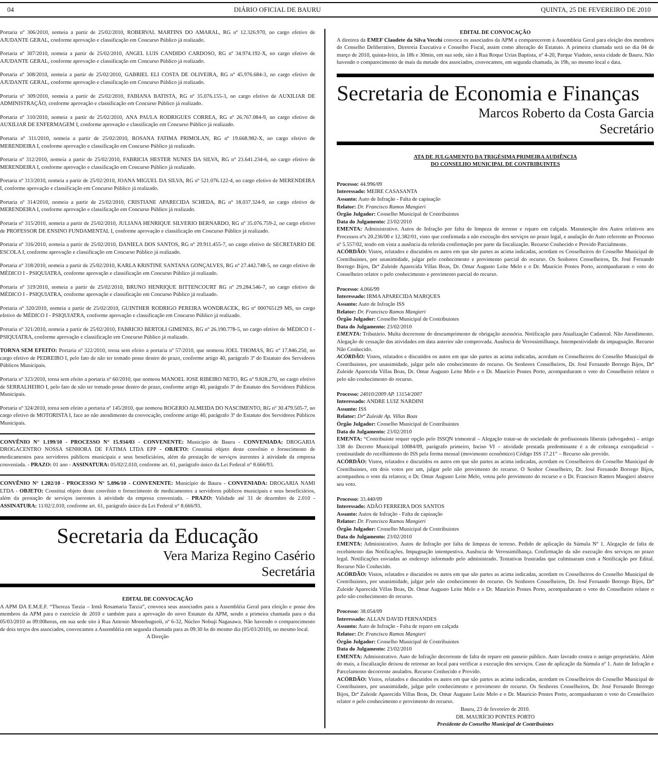04 DIÁRIO OFICIAL DE BAURU QUINTA, 25 DE FEVEREIRO DE 2010
Portaria nº 306/2010, nomeia a partir de 25/02/2010, ROBERVAL MARTINS DO AMARAL, RG nº 12.326.970, no cargo efetivo de AJUDANTE GERAL, conforme aprovação e classificação em Concurso Público já realizado.
Portaria nº 307/2010, nomeia a partir de 25/02/2010, ANGEL LUIS CANDIDO CARDOSO, RG nº 34.974.192-X, no cargo efetivo de AJUDANTE GERAL, conforme aprovação e classificação em Concurso Público já realizado.
Portaria nº 308/2010, nomeia a partir de 25/02/2010, GABRIEL ELI COSTA DE OLIVEIRA, RG nº 45.976.684-3, no cargo efetivo de AJUDANTE GERAL, conforme aprovação e classificação em Concurso Público já realizado.
Portaria nº 309/2010, nomeia a partir de 25/02/2010, FABIANA BATISTA, RG nº 35.076.155-3, no cargo efetivo de AUXILIAR DE ADMINISTRAÇÃO, conforme aprovação e classificação em Concurso Público já realizado.
Portaria nº 310/2010, nomeia a partir de 25/02/2010, ANA PAULA RODRIGUES CORREA, RG nº 26.767.084-9, no cargo efetivo de AUXILIAR DE ENFERMAGEM I, conforme aprovação e classificação em Concurso Público já realizado.
Portaria nº 311/2010, nomeia a partir de 25/02/2010, ROSANA FATIMA PRIMOLAN, RG nº 19.668.982-X, no cargo efetivo de MERENDEIRA I, conforme aprovação e classificação em Concurso Público já realizado.
Portaria nº 312/2010, nomeia a partir de 25/02/2010, FABRICIA HESTER NUNES DA SILVA, RG nº 23.641.234-6, no cargo efetivo de MERENDEIRA I, conforme aprovação e classificação em Concurso Público já realizado.
Portaria nº 313/2010, nomeia a partir de 25/02/2010, JOANA MIGUEL DA SILVA, RG nº 521.076.122-4, no cargo efetivo de MERENDEIRA I, conforme aprovação e classificação em Concurso Público já realizado.
Portaria nº 314/2010, nomeia a partir de 25/02/2010, CRISTIANE APARECIDA SCHEDA, RG nº 18.037.324-9, no cargo efetivo de MERENDEIRA I, conforme aprovação e classificação em Concurso Público já realizado.
Portaria nº 315/2010, nomeia a partir de 25/02/2010, JULIANA HENRIQUE SILVERIO BERNARDO, RG nº 35.076.759-2, no cargo efetivo de PROFESSOR DE ENSINO FUNDAMENTAL I, conforme aprovação e classificação em Concurso Público já realizado.
Portaria nº 316/2010, nomeia a partir de 25/02/2010, DANIELA DOS SANTOS, RG nº 29.911.455-7, no cargo efetivo de SECRETARIO DE ESCOLA I, conforme aprovação e classificação em Concurso Público já realizado.
Portaria nº 318/2010, nomeia a partir de 25/02/2010, KARLA KRISTINE SANTANA GONÇALVES, RG nº 27.442.748-5, no cargo efetivo de MÉDICO I - PSIQUIATRA, conforme aprovação e classificação em Concurso Público já realizado.
Portaria nº 319/2010, nomeia a partir de 25/02/2010, BRUNO HENRIQUE BITTENCOURT RG nº 29.284.546-7, no cargo efetivo de MÉDICO I - PSIQUIATRA, conforme aprovação e classificação em Concurso Público já realizado.
Portaria nº 320/2010, nomeia a partir de 25/02/2010, GUINTHER RODRIGO PEREIRA WONDRACEK, RG nº 000765129 MS, no cargo efetivo de MÉDICO I - PSIQUIATRA, conforme aprovação e classificação em Concurso Público já realizado.
Portaria nº 321/2010, nomeia a partir de 25/02/2010, FABRICIO BERTOLI GIMENES, RG nº 26.190.778-5, no cargo efetivo de MÉDICO I - PSIQUIATRA, conforme aprovação e classificação em Concurso Público já realizado.
TORNA SEM EFEITO: Portaria nº 322/2010, torna sem efeito a portaria nº 57/2010, que nomeou JOEL THOMAS, RG nº 17.846.250, no cargo efetivo de PEDREIRO I, pelo fato de não ter tomado posse dentro do prazo, conforme artigo 40, parágrafo 3º do Estatuto dos Servidores Públicos Municipais.
Portaria nº 323/2010, torna sem efeito a portaria nº 60/2010, que nomeou MANOEL JOSE RIBEIRO NETO, RG nº 9.828.270, no cargo efetivo de SERRALHEIRO I, pelo fato de não ter tomado posse dentro do prazo, conforme artigo 40, parágrafo 3º do Estatuto dos Servidores Públicos Municipais.
Portaria nº 324/2010, torna sem efeito a portaria nº 145/2010, que nomeou ROGERIO ALMEIDA DO NASCIMENTO, RG nº 30.479.505-7, no cargo efetivo de MOTORISTA I, face ao não atendimento da convocação, conforme artigo 40, parágrafo 3º do Estatuto dos Servidores Públicos Municipais.
CONVÊNIO N° 1.199/10 - PROCESSO N° 15.934/03 - CONVENENTE: Município de Bauru - CONVENIADA: DROGARIA DROGACENTRO NOSSA SENHORA DE FÁTIMA LTDA EPP - OBJETO: Constitui objeto deste convênio o fornecimento de medicamentos para servidores públicos municipais e seus beneficiários, além da prestação de serviços inerentes à atividade da empresa conveniada. - PRAZO: 01 ano - ASSINATURA: 05/02/2.010, conforme art. 61, parágrafo único da Lei Federal n° 8.666/93.
CONVÊNIO N° 1.202/10 - PROCESSO N° 5.896/10 - CONVENENTE: Município de Bauru - CONVENIADA: DROGARIA NAMI LTDA - OBJETO: Constitui objeto deste convênio o fornecimento de medicamentos a servidores públicos municipais e seus beneficiários, além da prestação de serviços inerentes à atividade da empresa conveniada. - PRAZO: Validade até 31 de dezembro de 2.010 - ASSINATURA: 11/02/2.010, conforme art. 61, parágrafo único da Lei Federal n° 8.666/93.
Secretaria da Educação
Vera Mariza Regino Casério
Secretária
EDITAL DE CONVOCAÇÃO
A APM DA E.M.E.F. “Thereza Tarzia – Irmã Rosamaria Tarzia”, convoca seus associados para a Assembléia Geral para eleição e posse dos membros da APM para o exercício de 2010 e também para a aprovação do novo Estatuto da APM, sendo a primeira chamada para o dia 05/03/2010 as 09:00horas, em sua sede sito à Rua Antonio Montebugnoli, nº 6-32, Núcleo Nobuji Nagasawa. Não havendo o comparecimento de dois terços dos associados, convocamos a Assembléia em segunda chamada para as 09:30 hs do mesmo dia (05/03/2010), no mesmo local.
A Direção
EDITAL DE CONVOCAÇÃO
A diretora da EMEF Claudete da Silva Vecchi convoca os associados da APM a comparecerem à Assembleia Geral para eleição dos membros do Conselho Deliberativo, Diretoria Executiva e Conselho Fiscal, assim como alteração do Estatuto. A primeira chamada será no dia 04 de março de 2010, quinta-feira, às 18h e 30min, em sua sede, sito à Rua Roque Urias Baptista, nº 4-20, Parque Viaduto, nesta cidade de Bauru. Não havendo o comparecimento de mais da metade dos associados, convocamos, em segunda chamada, às 19h, no mesmo local e data.
Secretaria de Economia e Finanças
Marcos Roberto da Costa Garcia
Secretário
ATA DE JULGAMENTO DA TRIGÉSIMA PRIMEIRA AUDIÊNCIA
DO CONSELHO MUNICIPAL DE CONTRIBUINTES
Processo: 44.996/09
Interessado: MEIRE CASASANTA
Assunto: Auto de Infração - Falta de capinação
Relator: Dr. Francisco Ramos Mangieri
Órgão Julgador: Conselho Municipal de Contribuintes
Data do Julgamento: 23/02/2010
EMENTA: Administrativo. Autos de Infração por falta de limpeza de terreno e reparo em calçada. Manutenção dos Autos relativos aos Processos nºs 20.236/00 e 12.382/01, visto que confirmada a não execução dos serviços no prazo legal, e anulação do Auto referente ao Processo nº 5.557/02, tendo em vista a ausência da referida confirmação por parte da fiscalização. Recurso Conhecido e Provido Parcialmente.
ACÓRDÃO: Vistos, relatados e discutidos os autos em que são partes as acima indicadas, acordam os Conselheiros do Conselho Municipal de Contribuintes, por unanimidade, julgar pelo conhecimento e provimento parcial do recurso. Os Senhores Conselheiros, Dr. José Fernando Borrego Bijos, Drª Zuleide Aparecida Villas Boas, Dr. Omar Augusto Leite Melo e o Dr. Maurício Pontes Porto, acompanharam o voto do Conselheiro relator o pelo conhecimento e provimento parcial do recurso.
Processo: 4.066/99
Interessado: IRMA APARECIDA MARQUES
Assunto: Auto de Infração ISS
Relator: Dr. Francisco Ramos Mangieri
Órgão Julgador: Conselho Municipal de Contribuintes
Data do Julgamento: 23/02/2010
EMENTA: Tributário. Multa decorrente do descumprimento de obrigação acessória. Notificação para Atualização Cadastral. Não Atendimento. Alegação de cessação das atividades em data anterior não comprovada. Ausência de Verossimilhança. Intempestividade da impugnação. Recurso Não Conhecido.
ACÓRDÃO: Vistos, relatados e discutidos os autos em que são partes as acima indicadas, acordam os Conselheiros do Conselho Municipal de Contribuintes, por unanimidade, julgar pelo não conhecimento do recurso. Os Senhores Conselheiros, Dr. José Fernando Borrego Bijos, Drª Zuleide Aparecida Villas Boas, Dr. Omar Augusto Leite Melo e o Dr. Maurício Pontes Porto, acompanharam o voto do Conselheiro relator o pelo não conhecimento do recurso.
Processo: 24010/2009 AP. 13154/2007
Interessado: ANDRE LUIZ NARDINI
Assunto: ISS
Relator: Drª Zuleide Ap. Villas Boas
Órgão Julgador: Conselho Municipal de Contribuintes
Data do Julgamento: 23/02/2010
EMENTA: “Contribuinte requer opção pelo ISSQN trimestral – Alegação tratar-se de sociedade de profissionais liberais (advogados) – artigo 338 do Decreto Municipal 10084/09, parágrafo primeiro, Inciso VI – atividade prestada predominante é a de cobrança extrajudicial – continuidade do recolhimento do ISS pela forma mensal (movimento econômico) Código ISS 17.21” – Recurso não provido.
ACÓRDÃO: Vistos, relatados e discutidos os autos em que são partes as acima indicadas, acordam os Conselheiros do Conselho Municipal de Contribuintes, em dois votos por um, julgar pelo não provimento do recurso. O Senhor Conselheiro, Dr. José Fernando Borrego Bijos, acompanhou o voto da relatora; o Dr. Omar Augusto Leite Melo, votou pelo provimento do recurso e o Dr. Francisco Ramos Mangieri absteve seu voto.
Processo: 33.440/09
Interessado: ADÃO FERREIRA DOS SANTOS
Assunto: Autos de Infração - Falta de capinação
Relator: Dr. Francisco Ramos Mangieri
Órgão Julgador: Conselho Municipal de Contribuintes
Data do Julgamento: 23/02/2010
EMENTA: Administrativo. Autos de Infração por falta de limpeza de terreno. Pedido de aplicação da Súmula Nº 1. Alegação de falta de recebimento das Notificações. Impugnação intempestiva. Ausência de Verossimilhança. Confirmação da não execução dos serviços no prazo legal. Notificações enviadas ao endereço informado pelo administrado. Tentativas frustradas que culminaram com a Notificação por Edital. Recurso Não Conhecido.
ACÓRDÃO: Vistos, relatados e discutidos os autos em que são partes as acima indicadas, acordam os Conselheiros do Conselho Municipal de Contribuintes, por unanimidade, julgar pelo não conhecimento do recurso. Os Senhores Conselheiros, Dr. José Fernando Borrego Bijos, Drª Zuleide Aparecida Villas Boas, Dr. Omar Augusto Leite Melo e o Dr. Maurício Pontes Porto, acompanharam o voto do Conselheiro relator o pelo não conhecimento do recurso.
Processo: 38.054/09
Interessado: ALLAN DAVID FERNANDES
Assunto: Auto de Infração - Falta de reparo em calçada
Relator: Dr. Francisco Ramos Mangieri
Órgão Julgador: Conselho Municipal de Contribuintes
Data do Julgamento: 23/02/2010
EMENTA: Administrativo. Auto de Infração decorrente de falta de reparo em passeio público. Auto lavrado contra o antigo proprietário. Além do mais, a fiscalização deixou de retornar ao local para verificar a execução dos serviços. Caso de aplicação da Súmula nº 1. Auto de Infração e Parcelamento decorrente anulados. Recurso Conhecido e Provido.
ACÓRDÃO: Vistos, relatados e discutidos os autos em que são partes as acima indicadas, acordam os Conselheiros do Conselho Municipal de Contribuintes, por unanimidade, julgar pelo conhecimento e provimento do recurso. Os Senhores Conselheiros, Dr. José Fernando Borrego Bijos, Drª Zuleide Aparecida Villas Boas, Dr. Omar Augusto Leite Melo e o Dr. Maurício Pontes Porto, acompanharam o voto do Conselheiro relator o pelo conhecimento e provimento do recurso.
Bauru, 23 de fevereiro de 2010.
DR. MAURÍCIO PONTES PORTO
Presidente do Conselho Municipal de Contribuintes